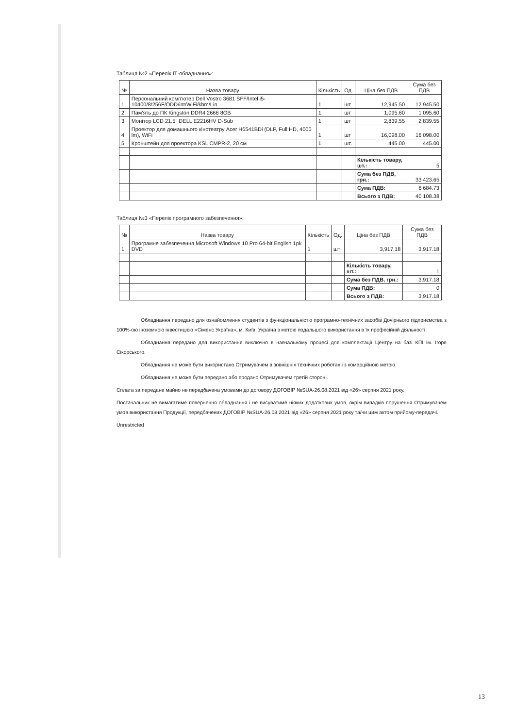Таблиця №2 «Перелік ІТ-обладнання»:
| № | Назва товару | Кількість | Од. | Ціна без ПДВ | Сума без ПДВ |
| --- | --- | --- | --- | --- | --- |
| 1 | Персональний комп'ютер Dell Vostro 3681 SFF/Intel i5-10400/8/256F/ODD/int/WiFi/kbm/Lin | 1 | шт | 12,945.50 | 12 945.50 |
| 2 | Пам'ять до ПК Kingston DDR4 2666 8GB | 1 | шт | 1,095.60 | 1 095.60 |
| 3 | Монітор LCD 21.5" DELL E2216HV D-Sub | 1 | шт | 2,839.55 | 2 839.55 |
| 4 | Проектор для домашнього кінотеатру Acer H6541BDi (DLP, Full HD, 4000 lm), WiFi | 1 | шт | 16,098.00 | 16 098.00 |
| 5 | Кронштейн для проектора KSL CMPR-2, 20 см | 1 | шт. | 445.00 | 445.00 |
| | | | | Кількість товару, шт.: | 5 |
| | | | | Сума без ПДВ, грн.: | 33 423.65 |
| | | | | Сума ПДВ: | 6 684.73 |
| | | | | Всього з ПДВ: | 40 108.38 |
Таблиця №3 «Перелік програмного забезпечення»:
| № | Назва товару | Кількість | Од. | Ціна без ПДВ | Сума без ПДВ |
| --- | --- | --- | --- | --- | --- |
| 1 | Програмне забезпечення Microsoft Windows 10 Pro 64-bit English 1pk DVD | 1 | шт | 3,917.18 | 3,917.18 |
| | | | | Кількість товару, шт.: | 1 |
| | | | | Сума без ПДВ, грн.: | 3,917.18 |
| | | | | Сума ПДВ: | 0 |
| | | | | Всього з ПДВ: | 3,917.18 |
Обладнання передано для ознайомлення студентів з функціональністю програмно-технічних засобів Дочірнього підприємства з 100%-ою іноземною інвестицією «Сіменс Україна», м. Київ, Україна з метою подальшого використання в їх професійній діяльності.
Обладнання передано для використання виключно в навчальному процесі для комплектації Центру на базі КПІ ім. Ігоря Сікорського.
Обладнання не може бути використано Отримувачем в зовнішніх технічних роботах і з комерційною метою.
Обладнання не може бути передано або продано Отримувачем третій стороні.
Сплата за передане майно не передбачена умовами до договору ДОГОВІР №SUA-26.08.2021 від «26» серпня 2021 року.
Постачальник не вимагатиме повернення обладнання і не висуватиме ніяких додаткових умов, окрім випадків порушення Отримувачем умов використання Продукції, передбачених ДОГОВІР №SUA-26.08.2021 від «26» серпня 2021 року та/чи цим актом прийому-передачі.
Unrestricted
13